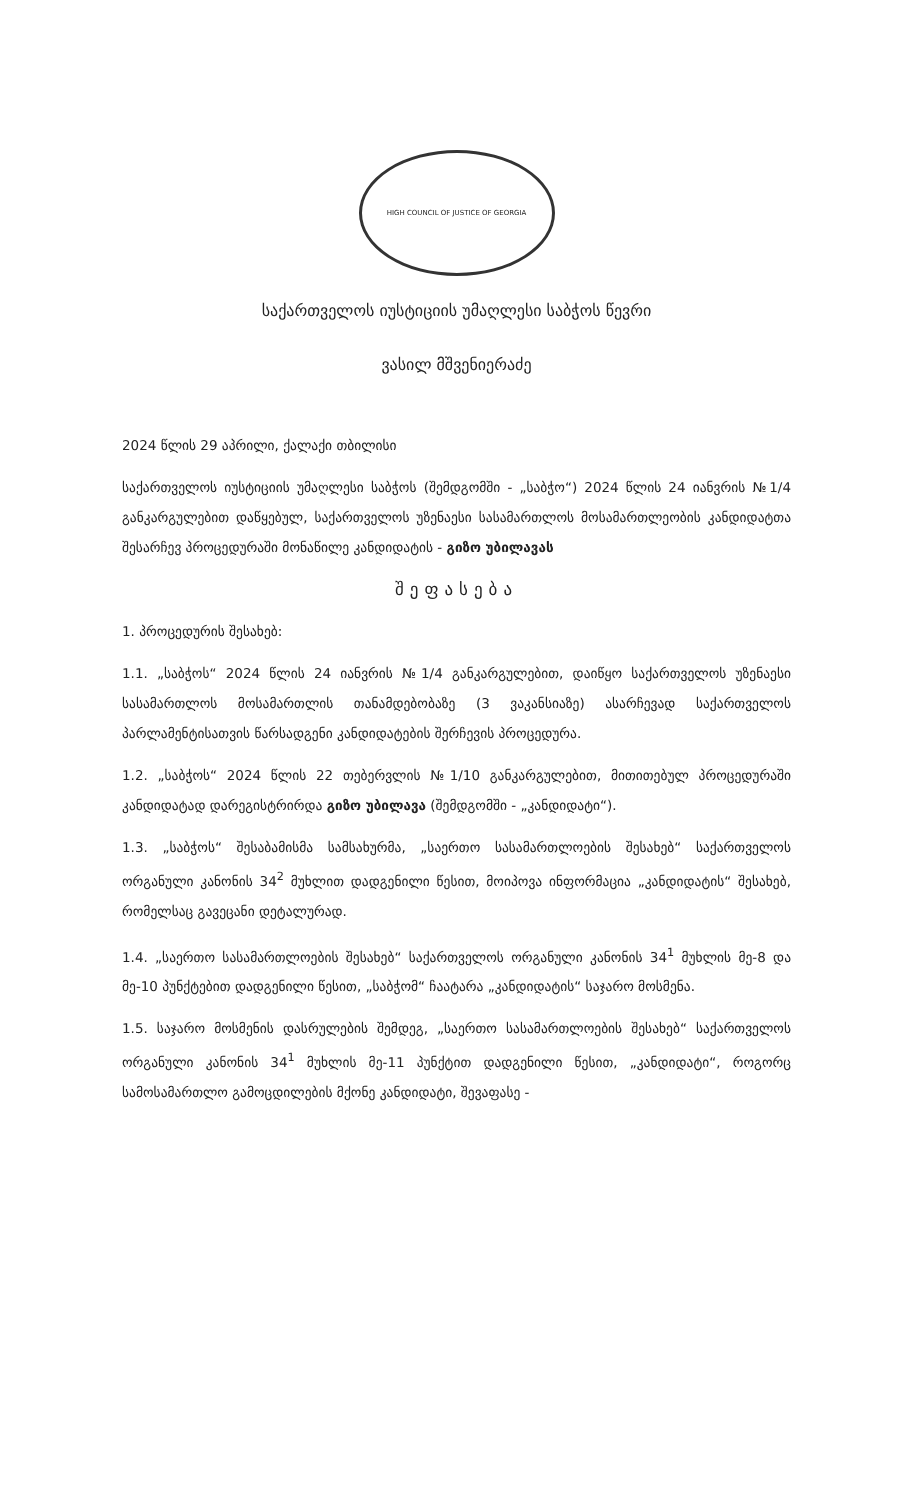HIGH COUNCIL OF JUSTICE OF GEORGIA
საქართველოს იუსტიციის უმაღლესი საბჭოს წევრი
ვასილ მშვენიერაძე
2024 წლის 29 აპრილი, ქალაქი თბილისი
საქართველოს იუსტიციის უმაღლესი საბჭოს (შემდგომში - „საბჭო“) 2024 წლის 24 იანვრის №1/4 განკარგულებით დაწყებულ, საქართველოს უზენაესი სასამართლოს მოსამართლეობის კანდიდატთა შესარჩევ პროცედურაში მონაწილე კანდიდატის - გიზო უბილავას
შეფასება
1. პროცედურის შესახებ:
1.1. „საბჭოს“ 2024 წლის 24 იანვრის №1/4 განკარგულებით, დაიწყო საქართველოს უზენაესი სასამართლოს მოსამართლის თანამდებობაზე (3 ვაკანსიაზე) ასარჩევად საქართველოს პარლამენტისათვის წარსადგენი კანდიდატების შერჩევის პროცედურა.
1.2. „საბჭოს“ 2024 წლის 22 თებერვლის №1/10 განკარგულებით, მითითებულ პროცედურაში კანდიდატად დარეგისტრირდა გიზო უბილავა (შემდგომში - „კანდიდატი“).
1.3. „საბჭოს“ შესაბამისმა სამსახურმა, „საერთო სასამართლოების შესახებ“ საქართველოს ორგანული კანონის 34<sup>2</sup> მუხლით დადგენილი წესით, მოიპოვა ინფორმაცია „კანდიდატის“ შესახებ, რომელსაც გავეცანი დეტალურად.
1.4. „საერთო სასამართლოების შესახებ“ საქართველოს ორგანული კანონის 34<sup>1</sup> მუხლის მე-8 და მე-10 პუნქტებით დადგენილი წესით, „საბჭომ“ ჩაატარა „კანდიდატის“ საჯარო მოსმენა.
1.5. საჯარო მოსმენის დასრულების შემდეგ, „საერთო სასამართლოების შესახებ“ საქართველოს ორგანული კანონის 34<sup>1</sup> მუხლის მე-11 პუნქტით დადგენილი წესით, „კანდიდატი“, როგორც სამოსამართლო გამოცდილების მქონე კანდიდატი, შევაფასე -